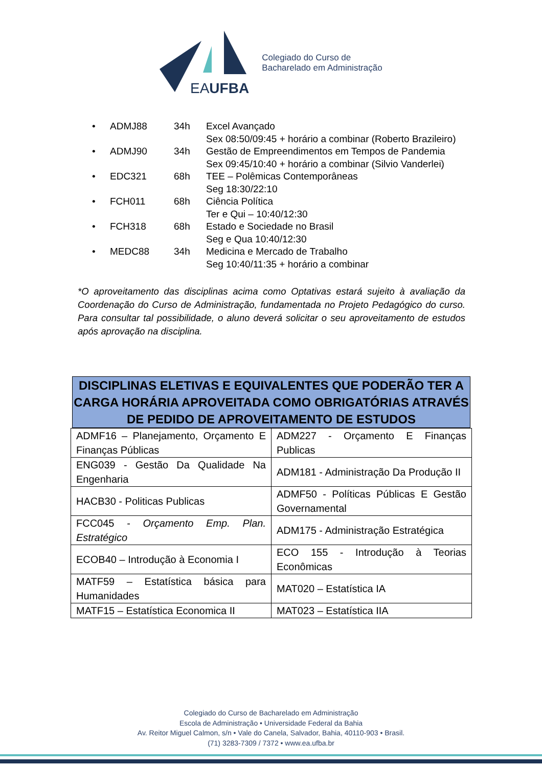EAUFBA
Colegiado do Curso de
Bacharelado em Administração
• ADMJ88 34h Excel Avançado
Sex 08:50/09:45 + horário a combinar (Roberto Brazileiro)
• ADMJ90 34h Gestão de Empreendimentos em Tempos de Pandemia
Sex 09:45/10:40 + horário a combinar (Silvio Vanderlei)
• EDC321 68h TEE – Polêmicas Contemporâneas
Seg 18:30/22:10
• FCH011 68h Ciência Política
Ter e Qui – 10:40/12:30
• FCH318 68h Estado e Sociedade no Brasil
Seg e Qua 10:40/12:30
• MEDC88 34h Medicina e Mercado de Trabalho
Seg 10:40/11:35 + horário a combinar
*O aproveitamento das disciplinas acima como Optativas estará sujeito à avaliação da Coordenação do Curso de Administração, fundamentada no Projeto Pedagógico do curso. Para consultar tal possibilidade, o aluno deverá solicitar o seu aproveitamento de estudos após aprovação na disciplina.
DISCIPLINAS ELETIVAS E EQUIVALENTES QUE PODERÃO TER A CARGA HORÁRIA APROVEITADA COMO OBRIGATÓRIAS ATRAVÉS DE PEDIDO DE APROVEITAMENTO DE ESTUDOS
| ADMF16 – Planejamento, Orçamento E Finanças Públicas | ADM227 - Orçamento E Finanças Publicas |
| ENG039 - Gestão Da Qualidade Na Engenharia | ADM181 - Administração Da Produção II |
| HACB30 - Politicas Publicas | ADMF50 - Políticas Públicas E Gestão Governamental |
| FCC045 - Orçamento Emp. Plan. Estratégico | ADM175 - Administração Estratégica |
| ECOB40 – Introdução à Economia I | ECO 155 - Introdução à Teorias Econômicas |
| MATF59 – Estatística básica para Humanidades | MAT020 – Estatística IA |
| MATF15 – Estatística Economica II | MAT023 – Estatística IIA |
Colegiado do Curso de Bacharelado em Administração
Escola de Administração • Universidade Federal da Bahia
Av. Reitor Miguel Calmon, s/n • Vale do Canela, Salvador, Bahia, 40110-903 • Brasil.
(71) 3283-7309 / 7372 • www.ea.ufba.br